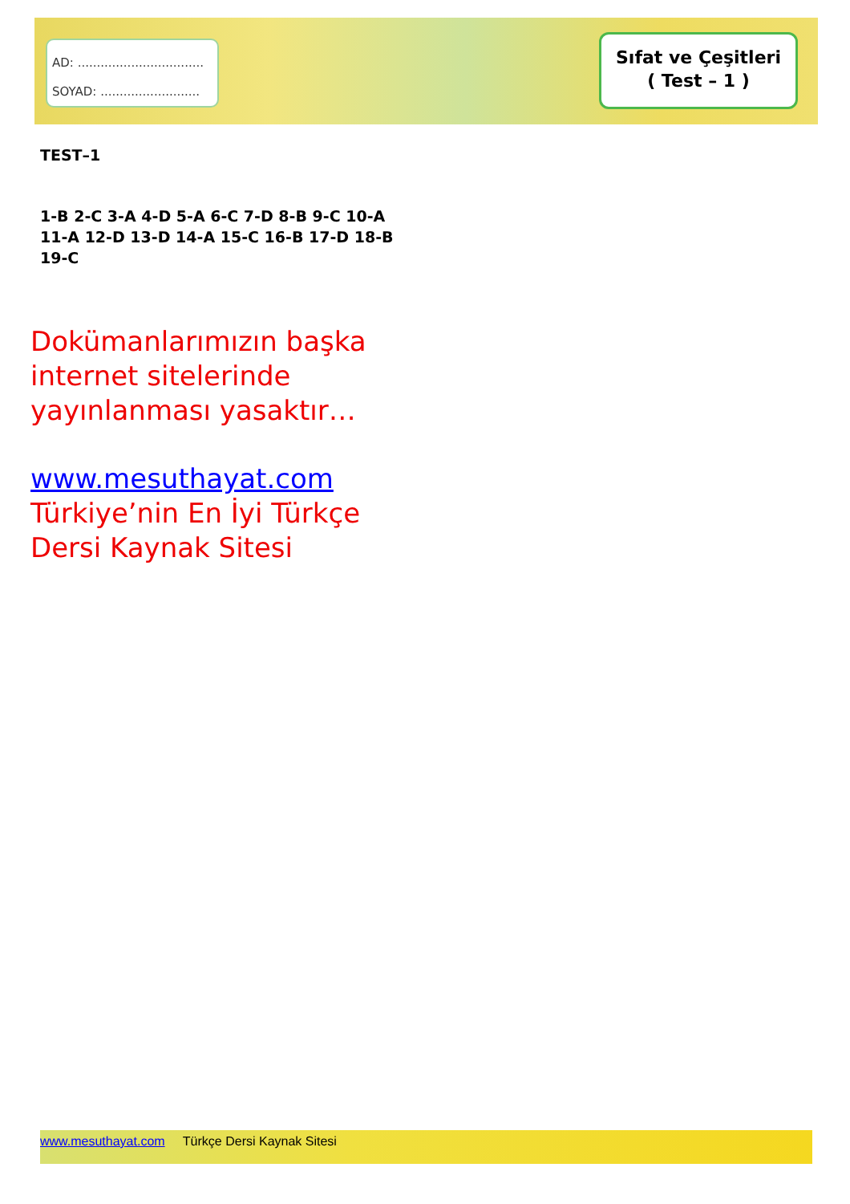AD: .................................
SOYAD: ..........................
Sıfat ve Çeşitleri
( Test – 1 )
TEST–1
1-B 2-C 3-A 4-D 5-A 6-C 7-D 8-B 9-C 10-A 11-A 12-D 13-D 14-A 15-C 16-B 17-D 18-B 19-C
Dokümanlarımızın başka internet sitelerinde yayınlanması yasaktır…
www.mesuthayat.com
Türkiye’nin En İyi Türkçe Dersi Kaynak Sitesi
www.mesuthayat.com Türkçe Dersi Kaynak Sitesi